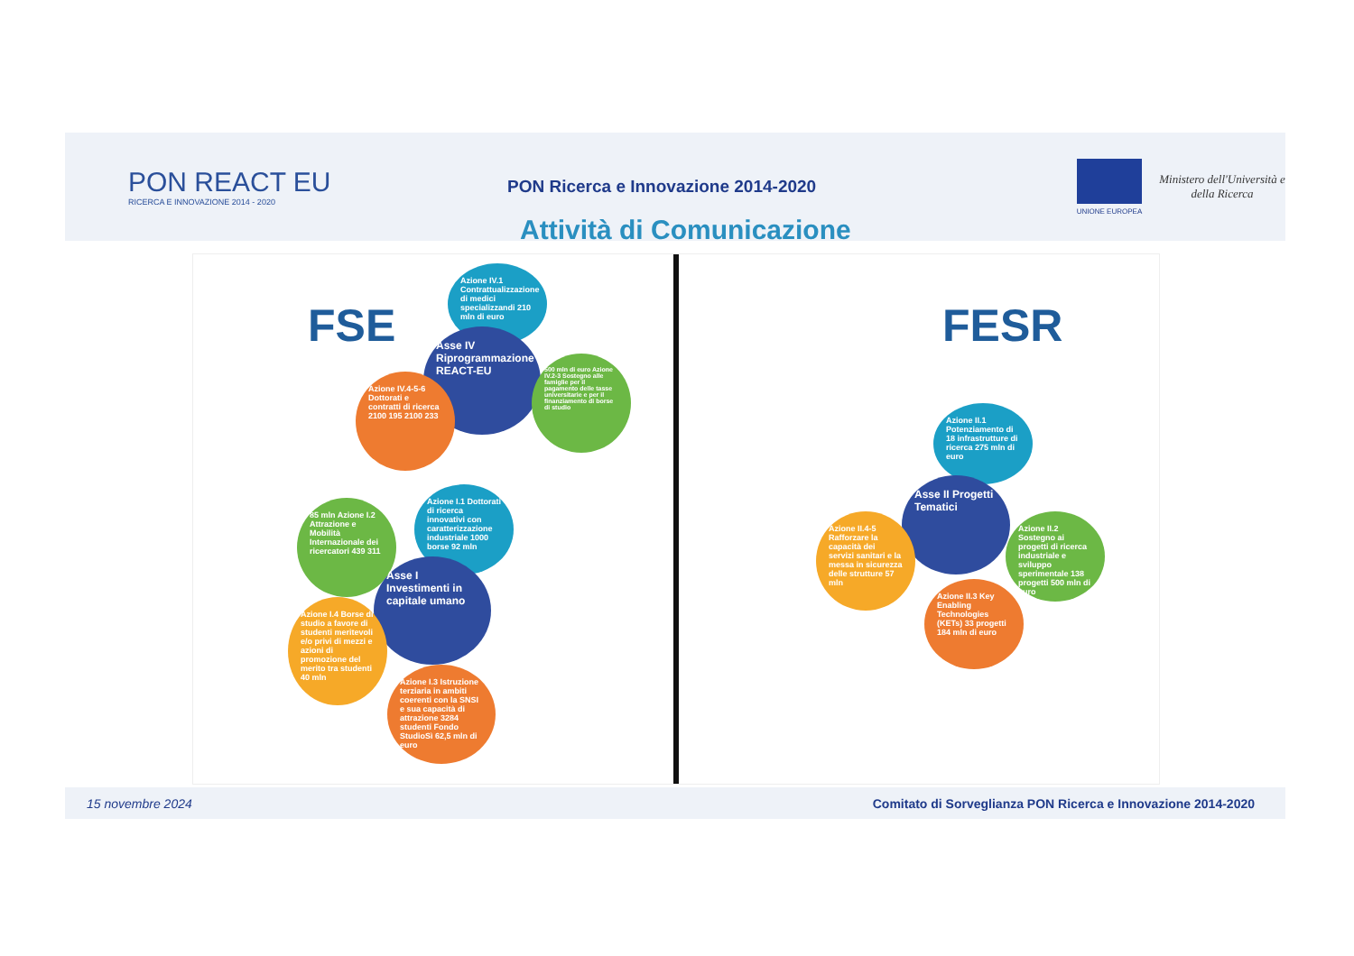PON REACT EU
RICERCA E INNOVAZIONE 2014 - 2020
PON Ricerca e Innovazione 2014-2020
Attività di Comunicazione
UNIONE EUROPEA
Ministero dell'Università e della Ricerca
FSE FESR
Azione IV.1 Contrattualizzazione di medici specializzandi 210 mln di euro
Asse IV Riprogrammazione REACT-EU
500 mln di euro Azione IV.2-3 Sostegno alle famiglie per il pagamento delle tasse universitarie e per il finanziamento di borse di studio
Azione IV.4-5-6 Dottorati e contratti di ricerca 2100 195 2100 233
Azione I.1 Dottorati di ricerca innovativi con caratterizzazione industriale 1000 borse 92 mln
85 mln Azione I.2 Attrazione e Mobilità Internazionale dei ricercatori 439 311
Asse I Investimenti in capitale umano
Azione I.4 Borse di studio a favore di studenti meritevoli e/o privi di mezzi e azioni di promozione del merito tra studenti 40 mln
Azione I.3 Istruzione terziaria in ambiti coerenti con la SNSI e sua capacità di attrazione 3284 studenti Fondo StudioSì 62,5 mln di euro
Azione II.1 Potenziamento di 18 infrastrutture di ricerca 275 mln di euro
Asse II Progetti Tematici
Azione II.4-5 Rafforzare la capacità dei servizi sanitari e la messa in sicurezza delle strutture 57 mln
Azione II.2 Sostegno ai progetti di ricerca industriale e sviluppo sperimentale 138 progetti 500 mln di euro
Azione II.3 Key Enabling Technologies (KETs) 33 progetti 184 mln di euro
15 novembre 2024 Comitato di Sorveglianza PON Ricerca e Innovazione 2014-2020